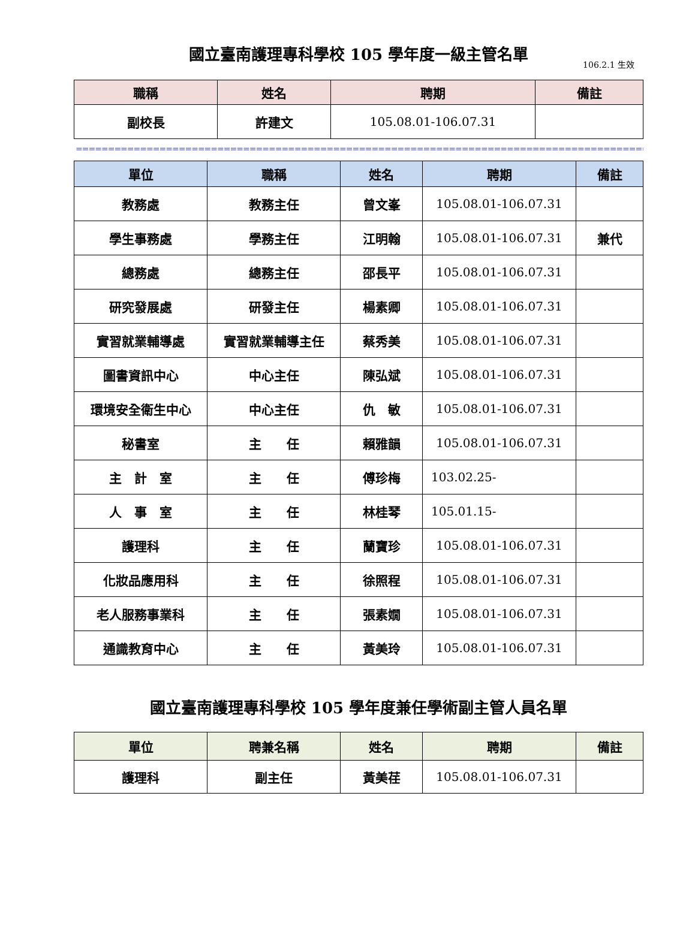國立臺南護理專科學校 105 學年度一級主管名單
106.2.1 生效
| 職稱 | 姓名 | 聘期 | 備註 |
| --- | --- | --- | --- |
| 副校長 | 許建文 | 105.08.01-106.07.31 | |
============================================================================================
| 單位 | 職稱 | 姓名 | 聘期 | 備註 |
| --- | --- | --- | --- | --- |
| 教務處 | 教務主任 | 曾文峯 | 105.08.01-106.07.31 | |
| 學生事務處 | 學務主任 | 江明翰 | 105.08.01-106.07.31 | 兼代 |
| 總務處 | 總務主任 | 邵長平 | 105.08.01-106.07.31 | |
| 研究發展處 | 研發主任 | 楊素卿 | 105.08.01-106.07.31 | |
| 實習就業輔導處 | 實習就業輔導主任 | 蔡秀美 | 105.08.01-106.07.31 | |
| 圖書資訊中心 | 中心主任 | 陳弘斌 | 105.08.01-106.07.31 | |
| 環境安全衛生中心 | 中心主任 | 仇 敏 | 105.08.01-106.07.31 | |
| 秘書室 | 主 任 | 賴雅韻 | 105.08.01-106.07.31 | |
| 主 計 室 | 主 任 | 傅珍梅 | 103.02.25- | |
| 人 事 室 | 主 任 | 林桂琴 | 105.01.15- | |
| 護理科 | 主 任 | 蘭寶珍 | 105.08.01-106.07.31 | |
| 化妝品應用科 | 主 任 | 徐照程 | 105.08.01-106.07.31 | |
| 老人服務事業科 | 主 任 | 張素嫺 | 105.08.01-106.07.31 | |
| 通識教育中心 | 主 任 | 黃美玲 | 105.08.01-106.07.31 | |
國立臺南護理專科學校 105 學年度兼任學術副主管人員名單
| 單位 | 聘兼名稱 | 姓名 | 聘期 | 備註 |
| --- | --- | --- | --- | --- |
| 護理科 | 副主任 | 黃美荏 | 105.08.01-106.07.31 | |